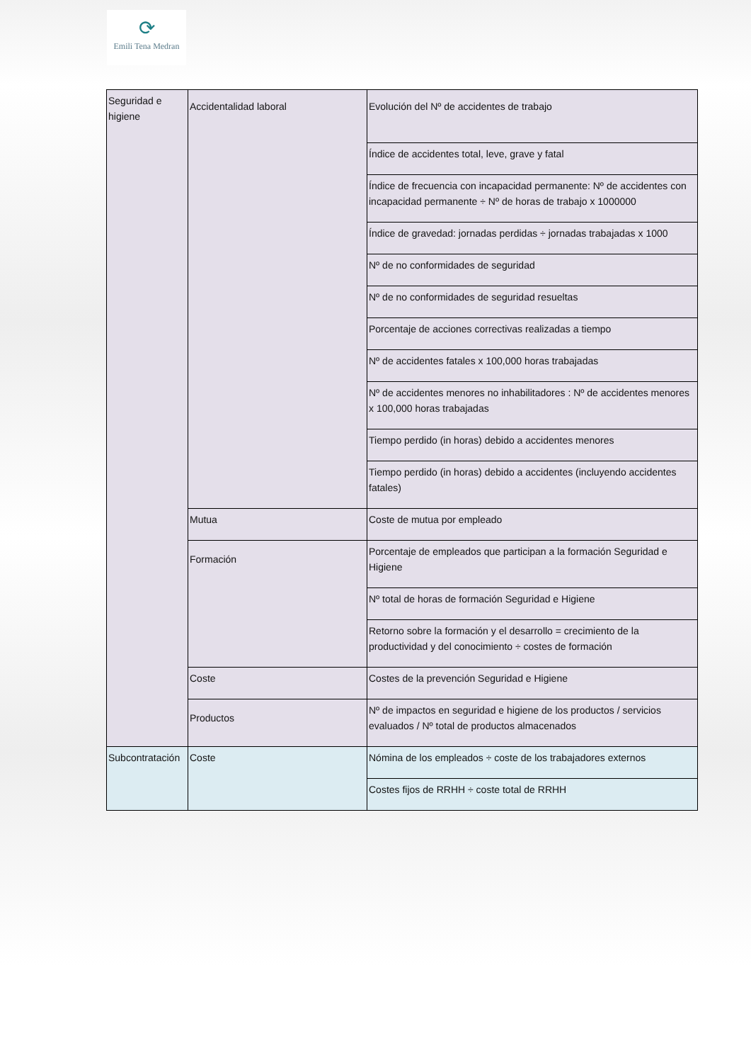⟳
Emili Tena Medran
| Seguridad e higiene | Accidentalidad laboral | Evolución del Nº de accidentes de trabajo |
| | | Índice de accidentes total, leve, grave y fatal |
| | | Índice de frecuencia con incapacidad permanente: Nº de accidentes con incapacidad permanente ÷ Nº de horas de trabajo x 1000000 |
| | | Índice de gravedad: jornadas perdidas ÷ jornadas trabajadas x 1000 |
| | | Nº de no conformidades de seguridad |
| | | Nº de no conformidades de seguridad resueltas |
| | | Porcentaje de acciones correctivas realizadas a tiempo |
| | | Nº de accidentes fatales x 100,000 horas trabajadas |
| | | Nº de accidentes menores no inhabilitadores : Nº de accidentes menores x 100,000 horas trabajadas |
| | | Tiempo perdido (in horas) debido a accidentes menores |
| | | Tiempo perdido (in horas) debido a accidentes (incluyendo accidentes fatales) |
| | Mutua | Coste de mutua por empleado |
| | Formación | Porcentaje de empleados que participan a la formación Seguridad e Higiene |
| | | Nº total de horas de formación Seguridad e Higiene |
| | | Retorno sobre la formación y el desarrollo = crecimiento de la productividad y del conocimiento ÷ costes de formación |
| | Coste | Costes de la prevención Seguridad e Higiene |
| | Productos | Nº de impactos en seguridad e higiene de los productos / servicios evaluados / Nº total de productos almacenados |
| Subcontratación | Coste | Nómina de los empleados ÷ coste de los trabajadores externos |
| | | Costes fijos de RRHH ÷ coste total de RRHH |